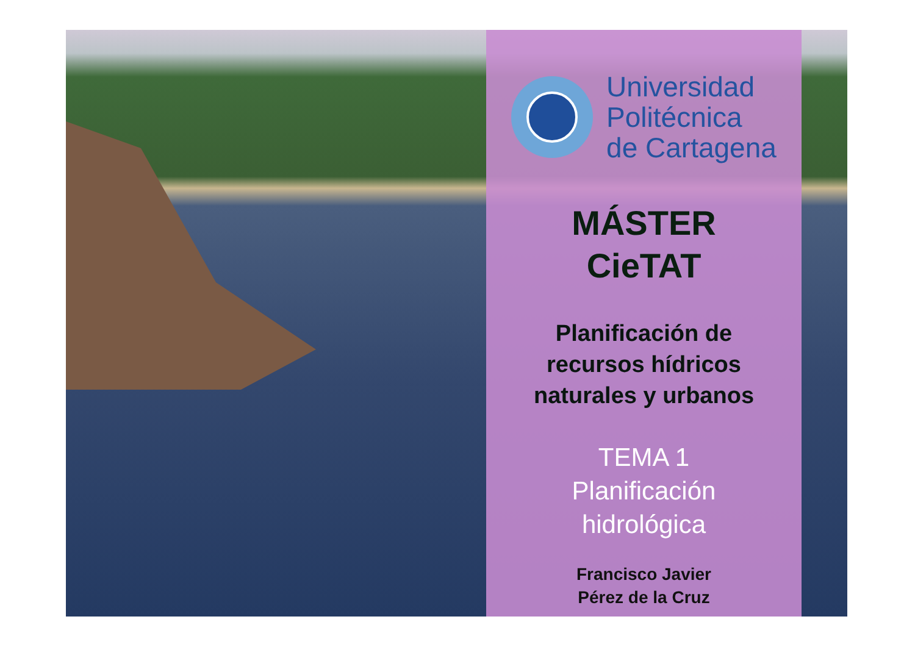Universidad
Politécnica
de Cartagena
MÁSTER
CieTAT
Planificación de
recursos hídricos
naturales y urbanos
TEMA 1
Planificación
hidrológica
Francisco Javier
Pérez de la Cruz